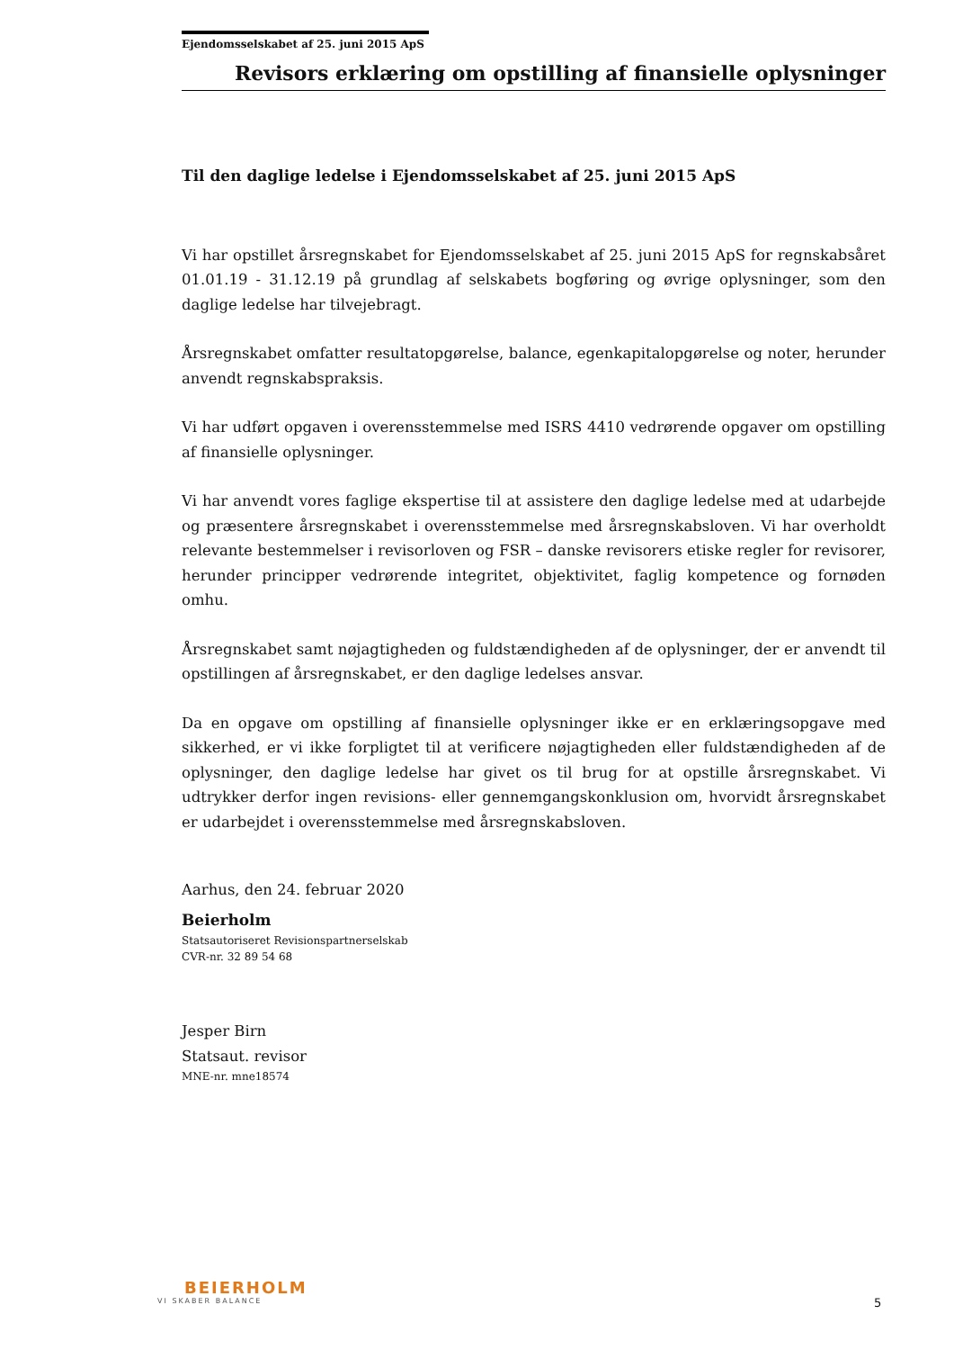Ejendomsselskabet af 25. juni 2015 ApS
Revisors erklæring om opstilling af finansielle oplysninger
Til den daglige ledelse i Ejendomsselskabet af 25. juni 2015 ApS
Vi har opstillet årsregnskabet for Ejendomsselskabet af 25. juni 2015 ApS for regnskabsåret 01.01.19 - 31.12.19 på grundlag af selskabets bogføring og øvrige oplysninger, som den daglige ledelse har tilvejebragt.
Årsregnskabet omfatter resultatopgørelse, balance, egenkapitalopgørelse og noter, herunder anvendt regnskabspraksis.
Vi har udført opgaven i overensstemmelse med ISRS 4410 vedrørende opgaver om opstilling af finansielle oplysninger.
Vi har anvendt vores faglige ekspertise til at assistere den daglige ledelse med at udarbejde og præsentere årsregnskabet i overensstemmelse med årsregnskabsloven. Vi har overholdt relevante bestemmelser i revisorloven og FSR – danske revisorers etiske regler for revisorer, herunder principper vedrørende integritet, objektivitet, faglig kompetence og fornøden omhu.
Årsregnskabet samt nøjagtigheden og fuldstændigheden af de oplysninger, der er anvendt til opstillingen af årsregnskabet, er den daglige ledelses ansvar.
Da en opgave om opstilling af finansielle oplysninger ikke er en erklæringsopgave med sikkerhed, er vi ikke forpligtet til at verificere nøjagtigheden eller fuldstændigheden af de oplysninger, den daglige ledelse har givet os til brug for at opstille årsregnskabet. Vi udtrykker derfor ingen revisions- eller gennemgangskonklusion om, hvorvidt årsregnskabet er udarbejdet i overensstemmelse med årsregnskabsloven.
Aarhus, den 24. februar 2020
Beierholm
Statsautoriseret Revisionspartnerselskab
CVR-nr. 32 89 54 68
Jesper Birn
Statsaut. revisor
MNE-nr. mne18574
BEIERHOLM
VI SKABER BALANCE
5